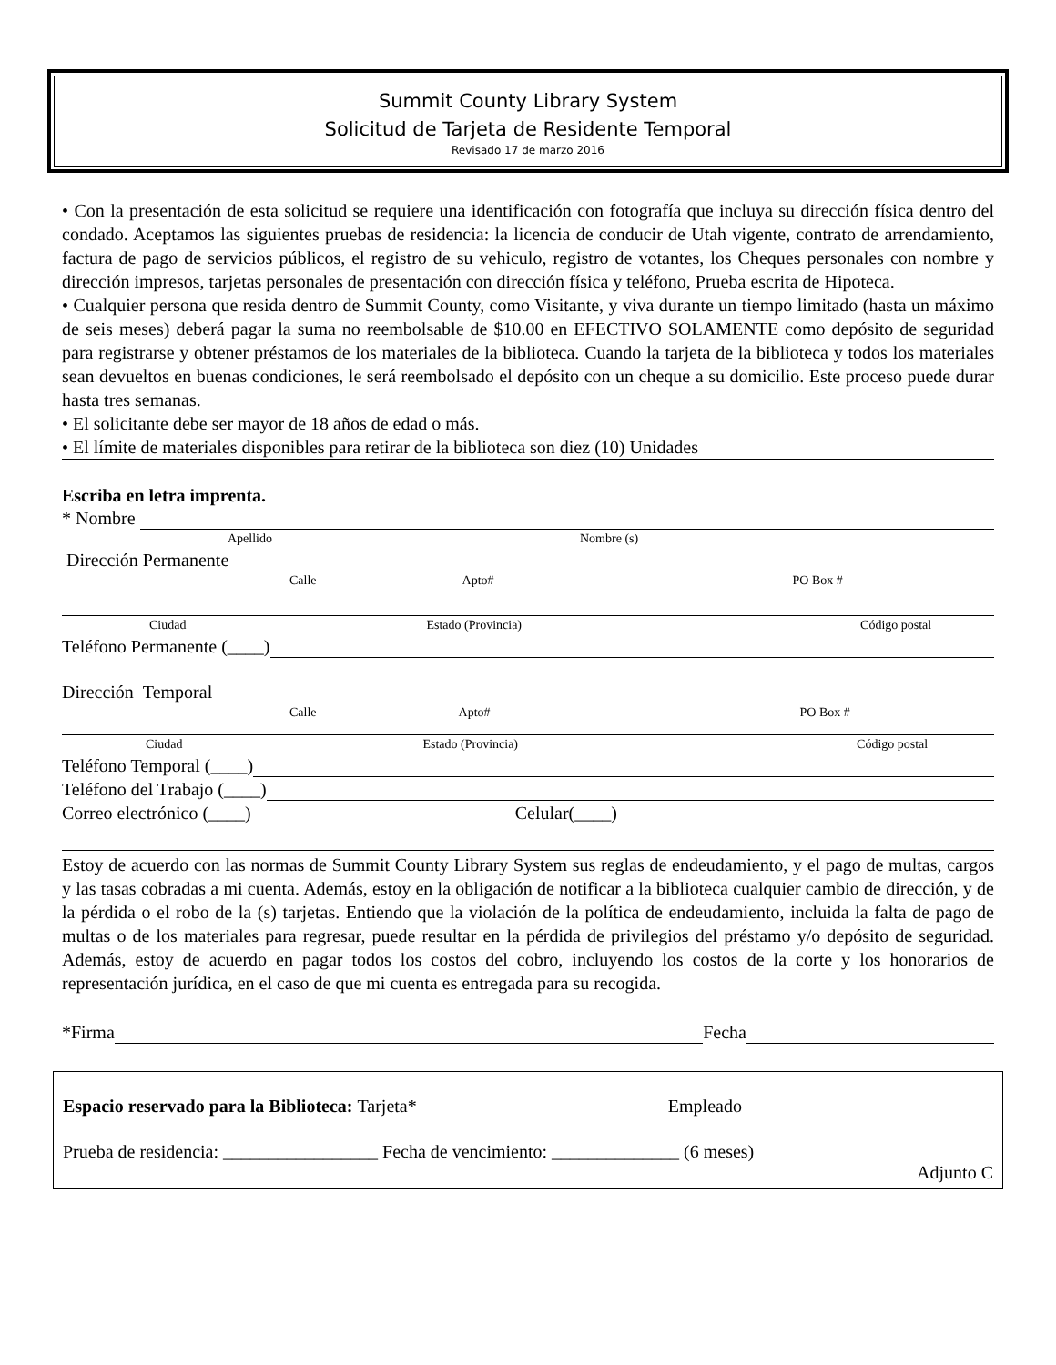Summit County Library System
Solicitud de Tarjeta de Residente Temporal
Revisado 17 de marzo 2016
• Con la presentación de esta solicitud se requiere una identificación con fotografía que incluya su dirección física dentro del condado. Aceptamos las siguientes pruebas de residencia: la licencia de conducir de Utah vigente, contrato de arrendamiento, factura de pago de servicios públicos, el registro de su vehiculo, registro de votantes, los Cheques personales con nombre y dirección impresos, tarjetas personales de presentación con dirección física y teléfono, Prueba escrita de Hipoteca.
• Cualquier persona que resida dentro de Summit County, como Visitante, y viva durante un tiempo limitado (hasta un máximo de seis meses) deberá pagar la suma no reembolsable de $10.00 en EFECTIVO SOLAMENTE como depósito de seguridad para registrarse y obtener préstamos de los materiales de la biblioteca. Cuando la tarjeta de la biblioteca y todos los materiales sean devueltos en buenas condiciones, le será reembolsado el depósito con un cheque a su domicilio. Este proceso puede durar hasta tres semanas.
• El solicitante debe ser mayor de 18 años de edad o más.
• El límite de materiales disponibles para retirar de la biblioteca son diez (10) Unidades
Escriba en letra imprenta.
* Nombre
Apellido Nombre (s)
Dirección Permanente
Calle Apto# PO Box #
Ciudad Estado (Provincia) Código postal
Teléfono Permanente (____)
Dirección Temporal
Calle Apto# PO Box #
Ciudad Estado (Provincia) Código postal
Teléfono Temporal (____)
Teléfono del Trabajo (____)
Correo electrónico (____) Celular(____)
Estoy de acuerdo con las normas de Summit County Library System sus reglas de endeudamiento, y el pago de multas, cargos y las tasas cobradas a mi cuenta. Además, estoy en la obligación de notificar a la biblioteca cualquier cambio de dirección, y de la pérdida o el robo de la (s) tarjetas. Entiendo que la violación de la política de endeudamiento, incluida la falta de pago de multas o de los materiales para regresar, puede resultar en la pérdida de privilegios del préstamo y/o depósito de seguridad. Además, estoy de acuerdo en pagar todos los costos del cobro, incluyendo los costos de la corte y los honorarios de representación jurídica, en el caso de que mi cuenta es entregada para su recogida.
*Firma Fecha
Espacio reservado para la Biblioteca: Tarjeta* Empleado
Prueba de residencia: _________________ Fecha de vencimiento: ______________ (6 meses)
Adjunto C